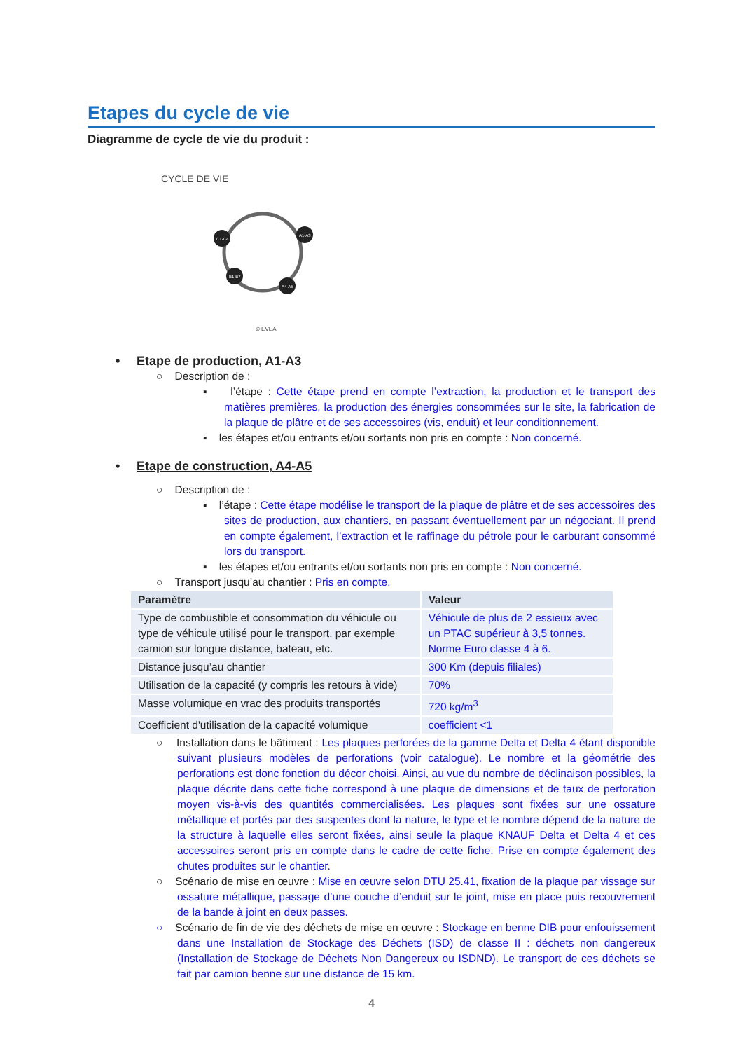Etapes du cycle de vie
Diagramme de cycle de vie du produit :
CYCLE DE VIE
A1-A3
A4-A5
B1-B7
C1-C4
© EVEA
• Etape de production, A1-A3
○ Description de :
▪ l’étape : Cette étape prend en compte l’extraction, la production et le transport des matières premières, la production des énergies consommées sur le site, la fabrication de la plaque de plâtre et de ses accessoires (vis, enduit) et leur conditionnement.
▪ les étapes et/ou entrants et/ou sortants non pris en compte : Non concerné.
• Etape de construction, A4-A5
○ Description de :
▪ l’étape : Cette étape modélise le transport de la plaque de plâtre et de ses accessoires des sites de production, aux chantiers, en passant éventuellement par un négociant. Il prend en compte également, l’extraction et le raffinage du pétrole pour le carburant consommé lors du transport.
▪ les étapes et/ou entrants et/ou sortants non pris en compte : Non concerné.
○ Transport jusqu’au chantier : Pris en compte.
| Paramètre | Valeur |
| --- | --- |
| Type de combustible et consommation du véhicule ou type de véhicule utilisé pour le transport, par exemple camion sur longue distance, bateau, etc. | Véhicule de plus de 2 essieux avec un PTAC supérieur à 3,5 tonnes. Norme Euro classe 4 à 6. |
| Distance jusqu’au chantier | 300 Km (depuis filiales) |
| Utilisation de la capacité (y compris les retours à vide) | 70% |
| Masse volumique en vrac des produits transportés | 720 kg/m<sup>3</sup> |
| Coefficient d'utilisation de la capacité volumique | coefficient <1 |
○ Installation dans le bâtiment : Les plaques perforées de la gamme Delta et Delta 4 étant disponible suivant plusieurs modèles de perforations (voir catalogue). Le nombre et la géométrie des perforations est donc fonction du décor choisi. Ainsi, au vue du nombre de déclinaison possibles, la plaque décrite dans cette fiche correspond à une plaque de dimensions et de taux de perforation moyen vis-à-vis des quantités commercialisées. Les plaques sont fixées sur une ossature métallique et portés par des suspentes dont la nature, le type et le nombre dépend de la nature de la structure à laquelle elles seront fixées, ainsi seule la plaque KNAUF Delta et Delta 4 et ces accessoires seront pris en compte dans le cadre de cette fiche. Prise en compte également des chutes produites sur le chantier.
○ Scénario de mise en œuvre : Mise en œuvre selon DTU 25.41, fixation de la plaque par vissage sur ossature métallique, passage d’une couche d’enduit sur le joint, mise en place puis recouvrement de la bande à joint en deux passes.
○ Scénario de fin de vie des déchets de mise en œuvre : Stockage en benne DIB pour enfouissement dans une Installation de Stockage des Déchets (ISD) de classe II : déchets non dangereux (Installation de Stockage de Déchets Non Dangereux ou ISDND). Le transport de ces déchets se fait par camion benne sur une distance de 15 km.
4